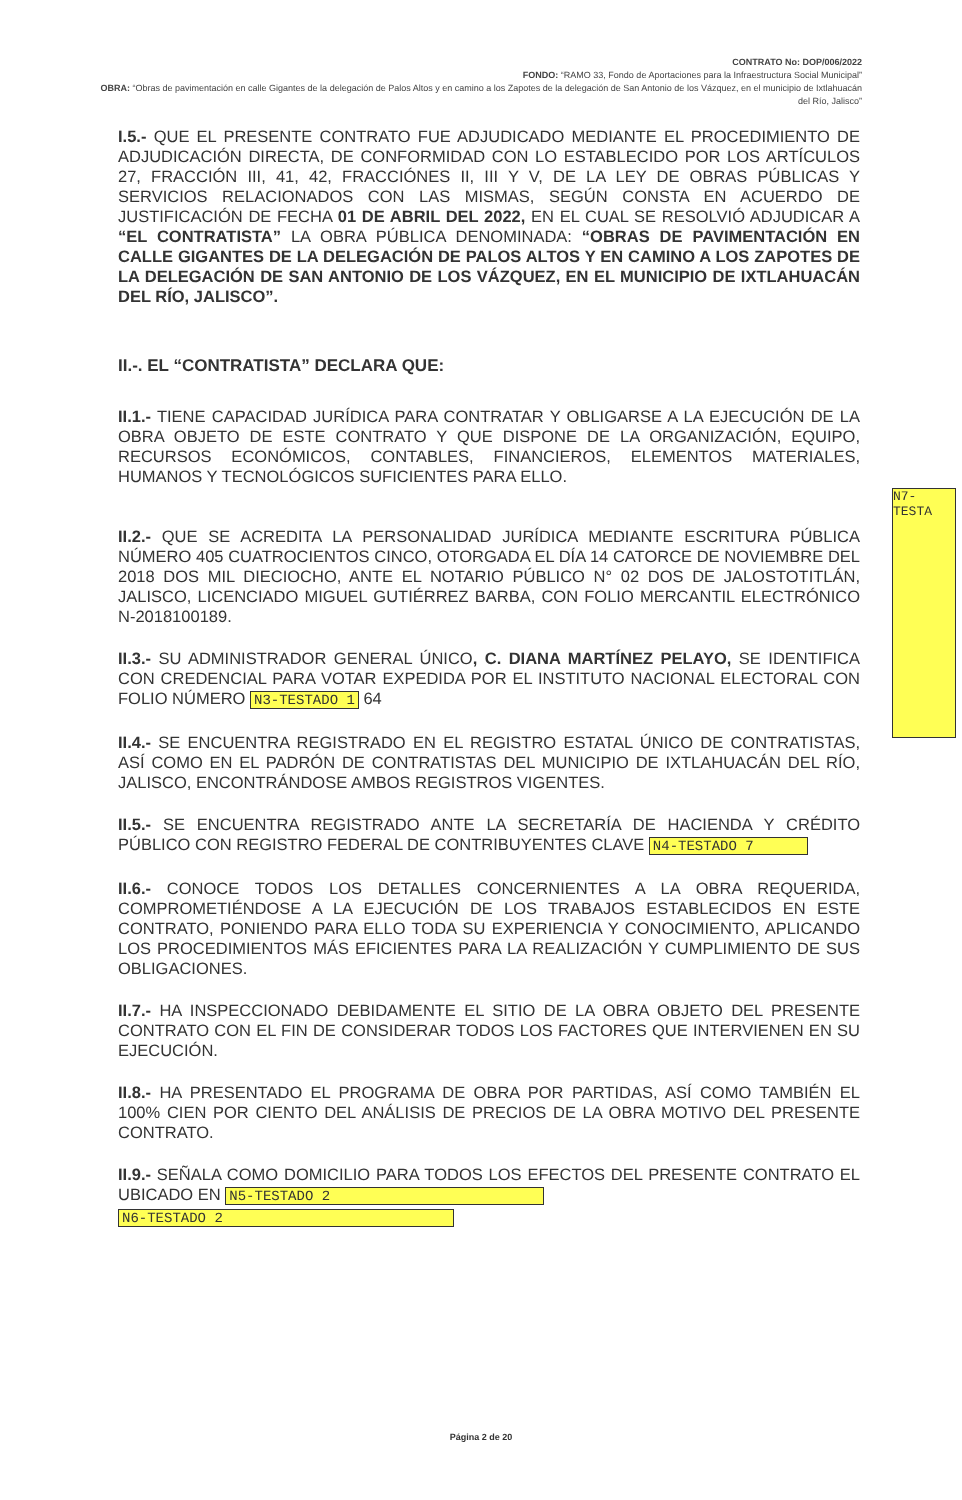CONTRATO No: DOP/006/2022
FONDO: “RAMO 33, Fondo de Aportaciones para la Infraestructura Social Municipal”
OBRA: “Obras de pavimentación en calle Gigantes de la delegación de Palos Altos y en camino a los Zapotes de la delegación de San Antonio de los Vázquez, en el municipio de Ixtlahuacán del Río, Jalisco”
I.5.- QUE EL PRESENTE CONTRATO FUE ADJUDICADO MEDIANTE EL PROCEDIMIENTO DE ADJUDICACIÓN DIRECTA, DE CONFORMIDAD CON LO ESTABLECIDO POR LOS ARTÍCULOS 27, FRACCIÓN III, 41, 42, FRACCIÓNES II, III Y V, DE LA LEY DE OBRAS PÚBLICAS Y SERVICIOS RELACIONADOS CON LAS MISMAS, SEGÚN CONSTA EN ACUERDO DE JUSTIFICACIÓN DE FECHA 01 DE ABRIL DEL 2022, EN EL CUAL SE RESOLVIÓ ADJUDICAR A “EL CONTRATISTA” LA OBRA PÚBLICA DENOMINADA: “OBRAS DE PAVIMENTACIÓN EN CALLE GIGANTES DE LA DELEGACIÓN DE PALOS ALTOS Y EN CAMINO A LOS ZAPOTES DE LA DELEGACIÓN DE SAN ANTONIO DE LOS VÁZQUEZ, EN EL MUNICIPIO DE IXTLAHUACÁN DEL RÍO, JALISCO”.
II.-. EL “CONTRATISTA” DECLARA QUE:
II.1.- TIENE CAPACIDAD JURÍDICA PARA CONTRATAR Y OBLIGARSE A LA EJECUCIÓN DE LA OBRA OBJETO DE ESTE CONTRATO Y QUE DISPONE DE LA ORGANIZACIÓN, EQUIPO, RECURSOS ECONÓMICOS, CONTABLES, FINANCIEROS, ELEMENTOS MATERIALES, HUMANOS Y TECNOLÓGICOS SUFICIENTES PARA ELLO.
II.2.- QUE SE ACREDITA LA PERSONALIDAD JURÍDICA MEDIANTE ESCRITURA PÚBLICA NÚMERO 405 CUATROCIENTOS CINCO, OTORGADA EL DÍA 14 CATORCE DE NOVIEMBRE DEL 2018 DOS MIL DIECIOCHO, ANTE EL NOTARIO PÚBLICO N° 02 DOS DE JALOSTOTITLÁN, JALISCO, LICENCIADO MIGUEL GUTIÉRREZ BARBA, CON FOLIO MERCANTIL ELECTRÓNICO N-2018100189.
II.3.- SU ADMINISTRADOR GENERAL ÚNICO, C. DIANA MARTÍNEZ PELAYO, SE IDENTIFICA CON CREDENCIAL PARA VOTAR EXPEDIDA POR EL INSTITUTO NACIONAL ELECTORAL CON FOLIO NÚMERO N3-TESTADO 1 64
II.4.- SE ENCUENTRA REGISTRADO EN EL REGISTRO ESTATAL ÚNICO DE CONTRATISTAS, ASÍ COMO EN EL PADRÓN DE CONTRATISTAS DEL MUNICIPIO DE IXTLAHUACÁN DEL RÍO, JALISCO, ENCONTRÁNDOSE AMBOS REGISTROS VIGENTES.
II.5.- SE ENCUENTRA REGISTRADO ANTE LA SECRETARÍA DE HACIENDA Y CRÉDITO PÚBLICO CON REGISTRO FEDERAL DE CONTRIBUYENTES CLAVE N4-TESTADO 7
II.6.- CONOCE TODOS LOS DETALLES CONCERNIENTES A LA OBRA REQUERIDA, COMPROMETIÉNDOSE A LA EJECUCIÓN DE LOS TRABAJOS ESTABLECIDOS EN ESTE CONTRATO, PONIENDO PARA ELLO TODA SU EXPERIENCIA Y CONOCIMIENTO, APLICANDO LOS PROCEDIMIENTOS MÁS EFICIENTES PARA LA REALIZACIÓN Y CUMPLIMIENTO DE SUS OBLIGACIONES.
II.7.- HA INSPECCIONADO DEBIDAMENTE EL SITIO DE LA OBRA OBJETO DEL PRESENTE CONTRATO CON EL FIN DE CONSIDERAR TODOS LOS FACTORES QUE INTERVIENEN EN SU EJECUCIÓN.
II.8.- HA PRESENTADO EL PROGRAMA DE OBRA POR PARTIDAS, ASÍ COMO TAMBIÉN EL 100% CIEN POR CIENTO DEL ANÁLISIS DE PRECIOS DE LA OBRA MOTIVO DEL PRESENTE CONTRATO.
II.9.- SEÑALA COMO DOMICILIO PARA TODOS LOS EFECTOS DEL PRESENTE CONTRATO EL UBICADO EN N5-TESTADO 2
N6-TESTADO 2
N7-TESTA
Página 2 de 20